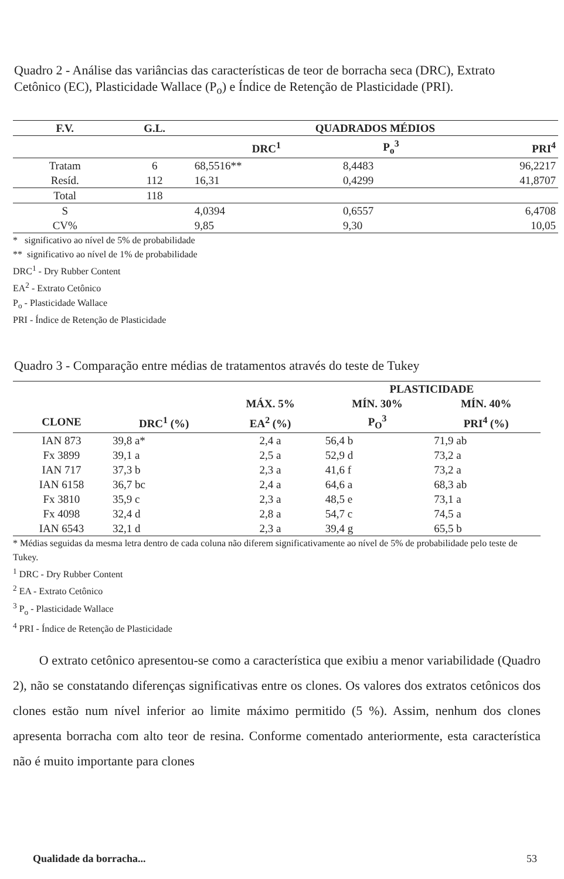Quadro 2 - Análise das variâncias das características de teor de borracha seca (DRC), Extrato Cetônico (EC), Plasticidade Wallace (P<sub>o</sub>) e Índice de Retenção de Plasticidade (PRI).
| F.V. | G.L. | QUADRADOS MÉDIOS | | |
| --- | --- | --- | --- | --- |
| | | DRC<sup>1</sup> | P<sub>o</sub><sup>3</sup> | PRI<sup>4</sup> |
| Tratam | 6 | 68,5516** | 8,4483 | 96,2217 |
| Resíd. | 112 | 16,31 | 0,4299 | 41,8707 |
| Total | 118 | | | |
| S | | 4,0394 | 0,6557 | 6,4708 |
| CV% | | 9,85 | 9,30 | 10,05 |
* significativo ao nível de 5% de probabilidade
** significativo ao nível de 1% de probabilidade
DRC<sup>1</sup> - Dry Rubber Content
EA<sup>2</sup> - Extrato Cetônico
P<sub>o</sub> - Plasticidade Wallace
PRI - Índice de Retenção de Plasticidade
Quadro 3 - Comparação entre médias de tratamentos através do teste de Tukey
| | | | PLASTICIDADE | |
| --- | --- | --- | --- | --- |
| | | MÁX. 5% | MÍN. 30% | MÍN. 40% |
| CLONE | DRC<sup>1</sup> (%) | EA<sup>2</sup> (%) | P<sub>O</sub><sup>3</sup> | PRI<sup>4</sup> (%) |
| IAN 873 | 39,8 a* | 2,4 a | 56,4 b | 71,9 ab |
| Fx 3899 | 39,1 a | 2,5 a | 52,9 d | 73,2 a |
| IAN 717 | 37,3 b | 2,3 a | 41,6 f | 73,2 a |
| IAN 6158 | 36,7 bc | 2,4 a | 64,6 a | 68,3 ab |
| Fx 3810 | 35,9 c | 2,3 a | 48,5 e | 73,1 a |
| Fx 4098 | 32,4 d | 2,8 a | 54,7 c | 74,5 a |
| IAN 6543 | 32,1 d | 2,3 a | 39,4 g | 65,5 b |
* Médias seguidas da mesma letra dentro de cada coluna não diferem significativamente ao nível de 5% de probabilidade pelo teste de Tukey.
<sup>1</sup> DRC - Dry Rubber Content
<sup>2</sup> EA - Extrato Cetônico
<sup>3</sup> P<sub>o</sub> - Plasticidade Wallace
<sup>4</sup> PRI - Índice de Retenção de Plasticidade
O extrato cetônico apresentou-se como a característica que exibiu a menor variabilidade (Quadro 2), não se constatando diferenças significativas entre os clones. Os valores dos extratos cetônicos dos clones estão num nível inferior ao limite máximo permitido (5 %). Assim, nenhum dos clones apresenta borracha com alto teor de resina. Conforme comentado anteriormente, esta característica não é muito importante para clones
Qualidade da borracha... 53